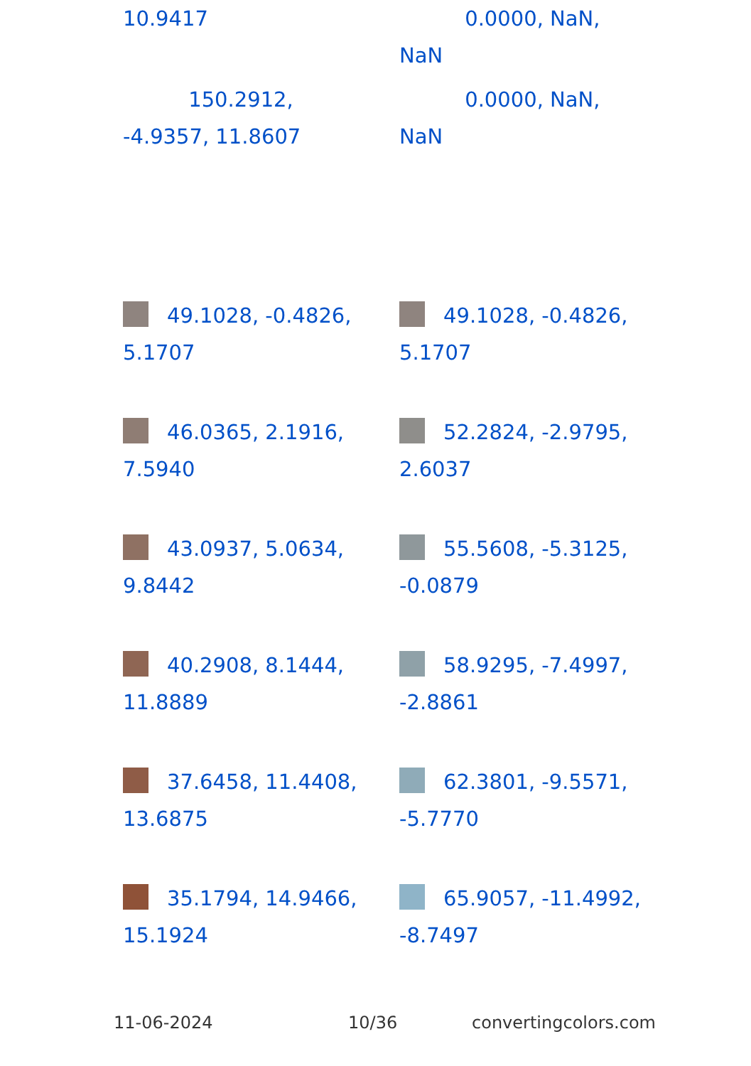10.9417 0.0000, NaN, NaN
150.2912, -4.9357, 11.8607
0.0000, NaN, NaN
49.1028, -0.4826, 5.1707
49.1028, -0.4826, 5.1707
46.0365, 2.1916, 7.5940
52.2824, -2.9795, 2.6037
43.0937, 5.0634, 9.8442
55.5608, -5.3125, -0.0879
40.2908, 8.1444, 11.8889
58.9295, -7.4997, -2.8861
37.6458, 11.4408, 13.6875
62.3801, -9.5571, -5.7770
35.1794, 14.9466, 15.1924
65.9057, -11.4992, -8.7497
11-06-2024 10/36 convertingcolors.com